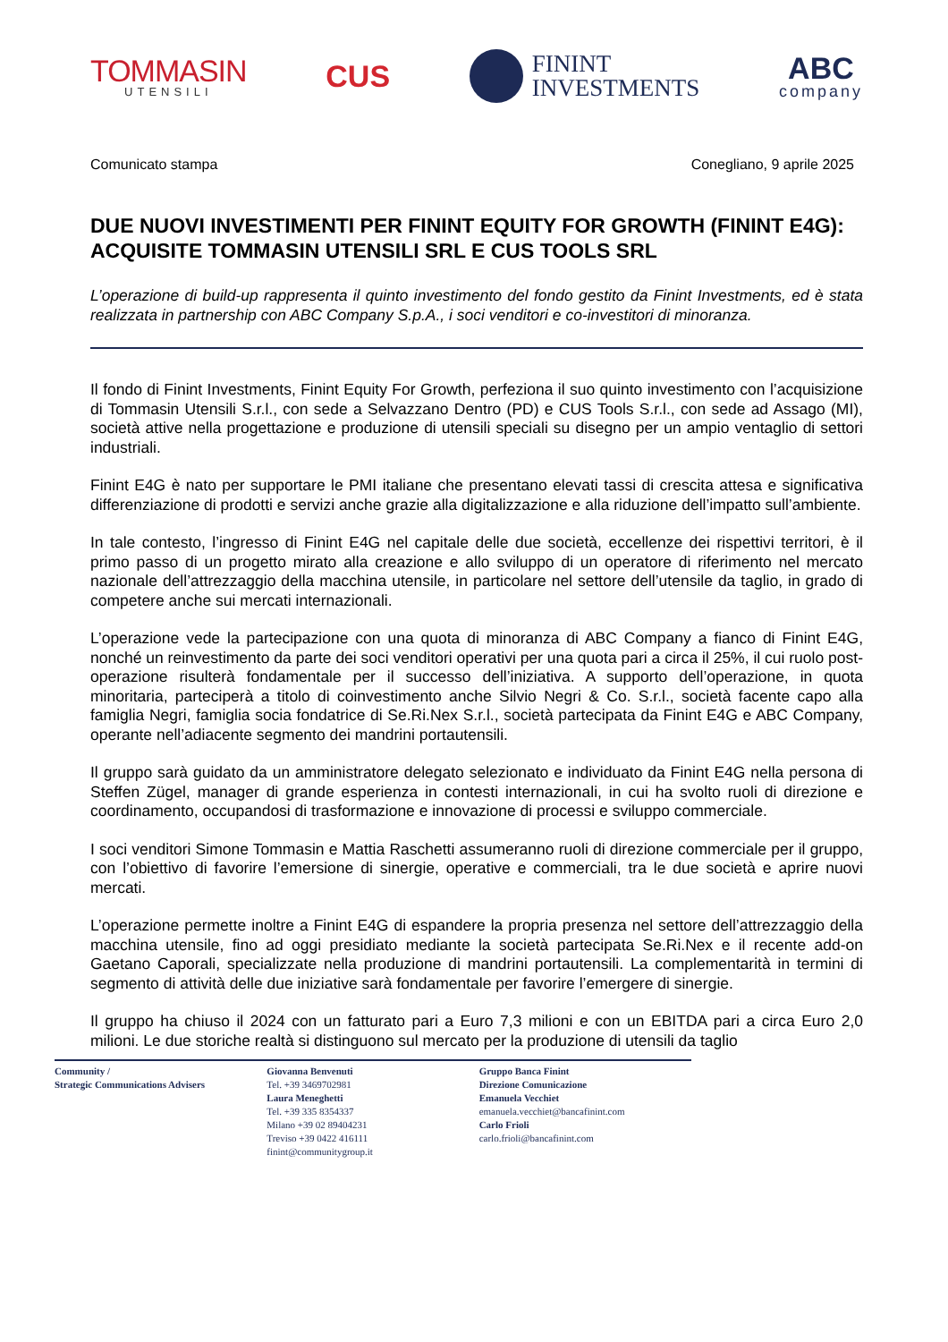TOMMASIN
UTENSILI
CUS
FININT
INVESTMENTS
ABC
company
Comunicato stampa Conegliano, 9 aprile 2025
DUE NUOVI INVESTIMENTI PER FININT EQUITY FOR GROWTH (FININT E4G): ACQUISITE TOMMASIN UTENSILI SRL E CUS TOOLS SRL
L’operazione di build-up rappresenta il quinto investimento del fondo gestito da Finint Investments, ed è stata realizzata in partnership con ABC Company S.p.A., i soci venditori e co-investitori di minoranza.
Il fondo di Finint Investments, Finint Equity For Growth, perfeziona il suo quinto investimento con l’acquisizione di Tommasin Utensili S.r.l., con sede a Selvazzano Dentro (PD) e CUS Tools S.r.l., con sede ad Assago (MI), società attive nella progettazione e produzione di utensili speciali su disegno per un ampio ventaglio di settori industriali.
Finint E4G è nato per supportare le PMI italiane che presentano elevati tassi di crescita attesa e significativa differenziazione di prodotti e servizi anche grazie alla digitalizzazione e alla riduzione dell’impatto sull’ambiente.
In tale contesto, l’ingresso di Finint E4G nel capitale delle due società, eccellenze dei rispettivi territori, è il primo passo di un progetto mirato alla creazione e allo sviluppo di un operatore di riferimento nel mercato nazionale dell’attrezzaggio della macchina utensile, in particolare nel settore dell’utensile da taglio, in grado di competere anche sui mercati internazionali.
L’operazione vede la partecipazione con una quota di minoranza di ABC Company a fianco di Finint E4G, nonché un reinvestimento da parte dei soci venditori operativi per una quota pari a circa il 25%, il cui ruolo post-operazione risulterà fondamentale per il successo dell’iniziativa. A supporto dell’operazione, in quota minoritaria, parteciperà a titolo di coinvestimento anche Silvio Negri & Co. S.r.l., società facente capo alla famiglia Negri, famiglia socia fondatrice di Se.Ri.Nex S.r.l., società partecipata da Finint E4G e ABC Company, operante nell’adiacente segmento dei mandrini portautensili.
Il gruppo sarà guidato da un amministratore delegato selezionato e individuato da Finint E4G nella persona di Steffen Zügel, manager di grande esperienza in contesti internazionali, in cui ha svolto ruoli di direzione e coordinamento, occupandosi di trasformazione e innovazione di processi e sviluppo commerciale.
I soci venditori Simone Tommasin e Mattia Raschetti assumeranno ruoli di direzione commerciale per il gruppo, con l’obiettivo di favorire l’emersione di sinergie, operative e commerciali, tra le due società e aprire nuovi mercati.
L’operazione permette inoltre a Finint E4G di espandere la propria presenza nel settore dell’attrezzaggio della macchina utensile, fino ad oggi presidiato mediante la società partecipata Se.Ri.Nex e il recente add-on Gaetano Caporali, specializzate nella produzione di mandrini portautensili. La complementarità in termini di segmento di attività delle due iniziative sarà fondamentale per favorire l’emergere di sinergie.
Il gruppo ha chiuso il 2024 con un fatturato pari a Euro 7,3 milioni e con un EBITDA pari a circa Euro 2,0 milioni. Le due storiche realtà si distinguono sul mercato per la produzione di utensili da taglio
Community /
Strategic Communications Advisers
Giovanna Benvenuti
Tel. +39 3469702981
Laura Meneghetti
Tel. +39 335 8354337
Milano +39 02 89404231
Treviso +39 0422 416111
finint@communitygroup.it
Gruppo Banca Finint
Direzione Comunicazione
Emanuela Vecchiet
emanuela.vecchiet@bancafinint.com
Carlo Frioli
carlo.frioli@bancafinint.com